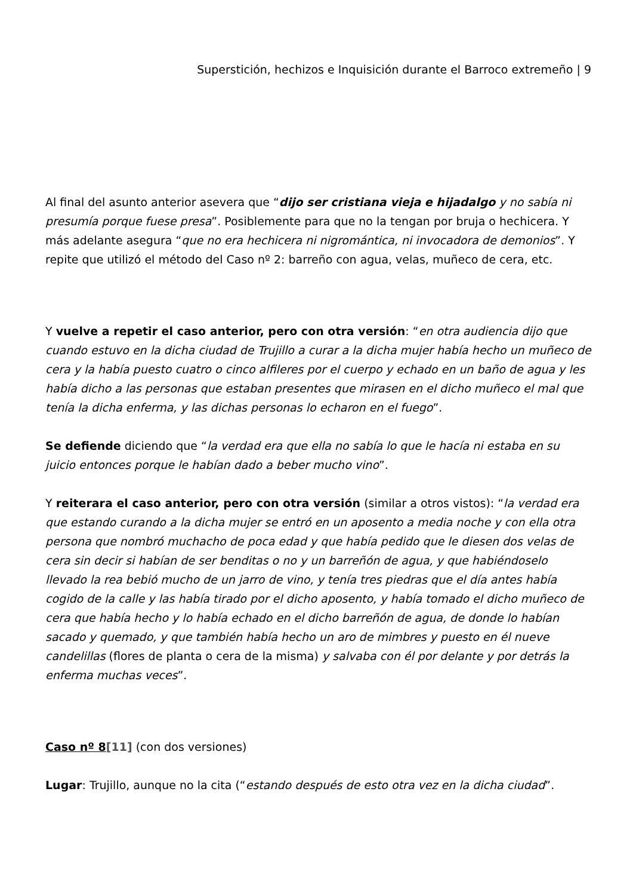Superstición, hechizos e Inquisición durante el Barroco extremeño | 9
Al final del asunto anterior asevera que “dijo ser cristiana vieja e hijadalgo y no sabía ni presumía porque fuese presa”. Posiblemente para que no la tengan por bruja o hechicera. Y más adelante asegura “que no era hechicera ni nigromántica, ni invocadora de demonios”. Y repite que utilizó el método del Caso nº 2: barreño con agua, velas, muñeco de cera, etc.
Y vuelve a repetir el caso anterior, pero con otra versión: “en otra audiencia dijo que cuando estuvo en la dicha ciudad de Trujillo a curar a la dicha mujer había hecho un muñeco de cera y la había puesto cuatro o cinco alfileres por el cuerpo y echado en un baño de agua y les había dicho a las personas que estaban presentes que mirasen en el dicho muñeco el mal que tenía la dicha enferma, y las dichas personas lo echaron en el fuego”.
Se defiende diciendo que “la verdad era que ella no sabía lo que le hacía ni estaba en su juicio entonces porque le habían dado a beber mucho vino”.
Y reiterara el caso anterior, pero con otra versión (similar a otros vistos): “la verdad era que estando curando a la dicha mujer se entró en un aposento a media noche y con ella otra persona que nombró muchacho de poca edad y que había pedido que le diesen dos velas de cera sin decir si habían de ser benditas o no y un barreñón de agua, y que habiéndoselo llevado la rea bebió mucho de un jarro de vino, y tenía tres piedras que el día antes había cogido de la calle y las había tirado por el dicho aposento, y había tomado el dicho muñeco de cera que había hecho y lo había echado en el dicho barreñón de agua, de donde lo habían sacado y quemado, y que también había hecho un aro de mimbres y puesto en él nueve candelillas (flores de planta o cera de la misma) y salvaba con él por delante y por detrás la enferma muchas veces”.
Caso nº 8[11] (con dos versiones)
Lugar: Trujillo, aunque no la cita (“estando después de esto otra vez en la dicha ciudad”.